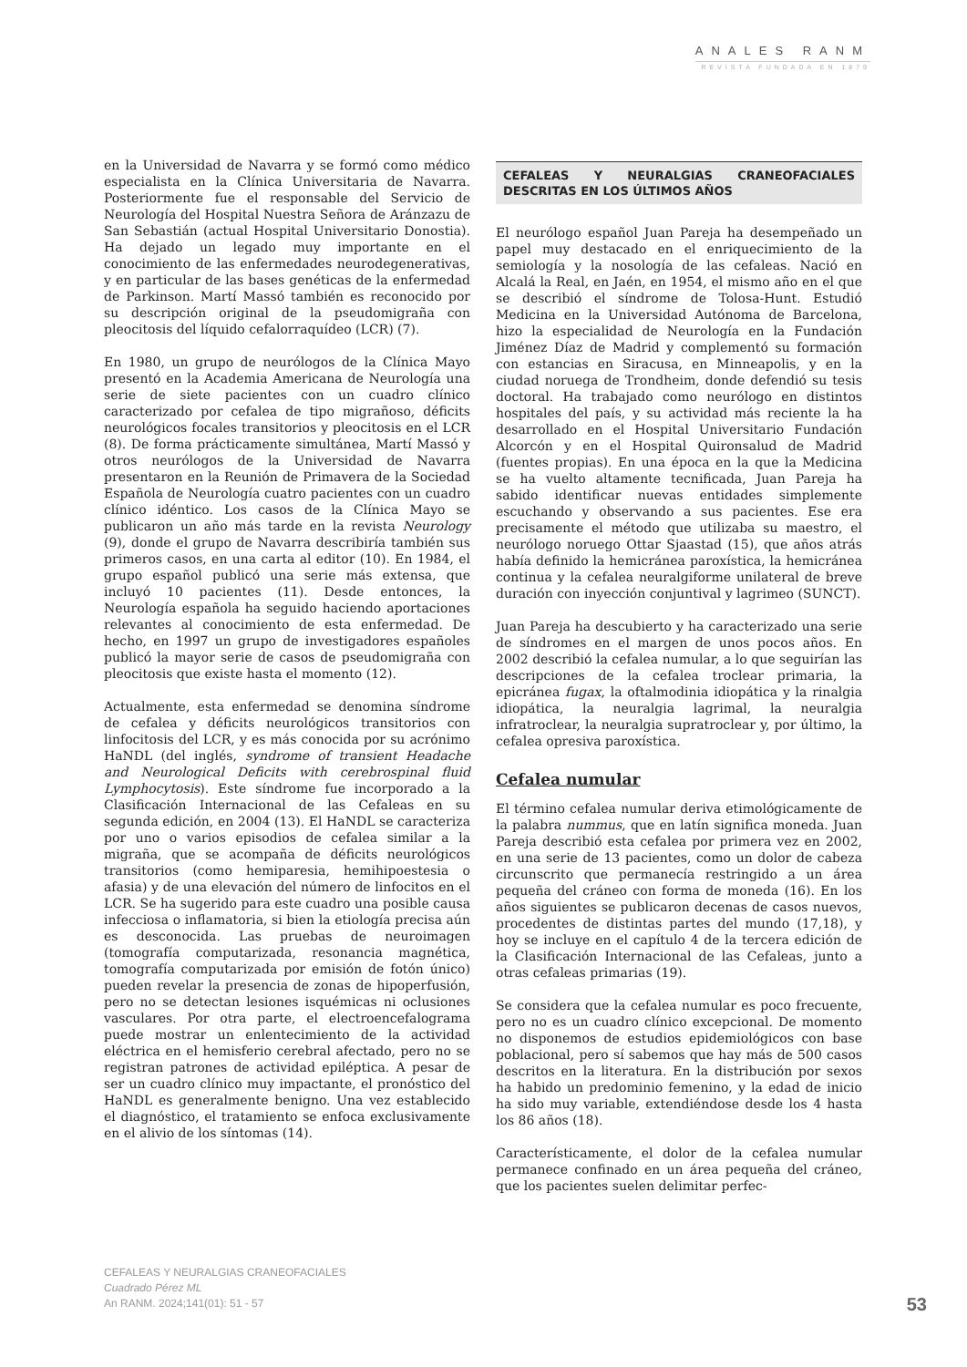ANALES RANM
REVISTA FUNDADA EN 1879
en la Universidad de Navarra y se formó como médico especialista en la Clínica Universitaria de Navarra. Posteriormente fue el responsable del Servicio de Neurología del Hospital Nuestra Señora de Aránzazu de San Sebastián (actual Hospital Universitario Donostia). Ha dejado un legado muy importante en el conocimiento de las enfermedades neurodegenerativas, y en particular de las bases genéticas de la enfermedad de Parkinson. Martí Massó también es reconocido por su descripción original de la pseudomigraña con pleocitosis del líquido cefalorraquídeo (LCR) (7).
En 1980, un grupo de neurólogos de la Clínica Mayo presentó en la Academia Americana de Neurología una serie de siete pacientes con un cuadro clínico caracterizado por cefalea de tipo migrañoso, déficits neurológicos focales transitorios y pleocitosis en el LCR (8). De forma prácticamente simultánea, Martí Massó y otros neurólogos de la Universidad de Navarra presentaron en la Reunión de Primavera de la Sociedad Española de Neurología cuatro pacientes con un cuadro clínico idéntico. Los casos de la Clínica Mayo se publicaron un año más tarde en la revista Neurology (9), donde el grupo de Navarra describiría también sus primeros casos, en una carta al editor (10). En 1984, el grupo español publicó una serie más extensa, que incluyó 10 pacientes (11). Desde entonces, la Neurología española ha seguido haciendo aportaciones relevantes al conocimiento de esta enfermedad. De hecho, en 1997 un grupo de investigadores españoles publicó la mayor serie de casos de pseudomigraña con pleocitosis que existe hasta el momento (12).
Actualmente, esta enfermedad se denomina síndrome de cefalea y déficits neurológicos transitorios con linfocitosis del LCR, y es más conocida por su acrónimo HaNDL (del inglés, syndrome of transient Headache and Neurological Deficits with cerebrospinal fluid Lymphocytosis). Este síndrome fue incorporado a la Clasificación Internacional de las Cefaleas en su segunda edición, en 2004 (13). El HaNDL se caracteriza por uno o varios episodios de cefalea similar a la migraña, que se acompaña de déficits neurológicos transitorios (como hemiparesia, hemihipoestesia o afasia) y de una elevación del número de linfocitos en el LCR. Se ha sugerido para este cuadro una posible causa infecciosa o inflamatoria, si bien la etiología precisa aún es desconocida. Las pruebas de neuroimagen (tomografía computarizada, resonancia magnética, tomografía computarizada por emisión de fotón único) pueden revelar la presencia de zonas de hipoperfusión, pero no se detectan lesiones isquémicas ni oclusiones vasculares. Por otra parte, el electroencefalograma puede mostrar un enlentecimiento de la actividad eléctrica en el hemisferio cerebral afectado, pero no se registran patrones de actividad epiléptica. A pesar de ser un cuadro clínico muy impactante, el pronóstico del HaNDL es generalmente benigno. Una vez establecido el diagnóstico, el tratamiento se enfoca exclusivamente en el alivio de los síntomas (14).
CEFALEAS Y NEURALGIAS CRANEOFACIALES DESCRITAS EN LOS ÚLTIMOS AÑOS
El neurólogo español Juan Pareja ha desempeñado un papel muy destacado en el enriquecimiento de la semiología y la nosología de las cefaleas. Nació en Alcalá la Real, en Jaén, en 1954, el mismo año en el que se describió el síndrome de Tolosa-Hunt. Estudió Medicina en la Universidad Autónoma de Barcelona, hizo la especialidad de Neurología en la Fundación Jiménez Díaz de Madrid y complementó su formación con estancias en Siracusa, en Minneapolis, y en la ciudad noruega de Trondheim, donde defendió su tesis doctoral. Ha trabajado como neurólogo en distintos hospitales del país, y su actividad más reciente la ha desarrollado en el Hospital Universitario Fundación Alcorcón y en el Hospital Quironsalud de Madrid (fuentes propias). En una época en la que la Medicina se ha vuelto altamente tecnificada, Juan Pareja ha sabido identificar nuevas entidades simplemente escuchando y observando a sus pacientes. Ese era precisamente el método que utilizaba su maestro, el neurólogo noruego Ottar Sjaastad (15), que años atrás había definido la hemicránea paroxística, la hemicránea continua y la cefalea neuralgiforme unilateral de breve duración con inyección conjuntival y lagrimeo (SUNCT).
Juan Pareja ha descubierto y ha caracterizado una serie de síndromes en el margen de unos pocos años. En 2002 describió la cefalea numular, a lo que seguirían las descripciones de la cefalea troclear primaria, la epicránea fugax, la oftalmodinia idiopática y la rinalgia idiopática, la neuralgia lagrimal, la neuralgia infratroclear, la neuralgia supratroclear y, por último, la cefalea opresiva paroxística.
Cefalea numular
El término cefalea numular deriva etimológicamente de la palabra nummus, que en latín significa moneda. Juan Pareja describió esta cefalea por primera vez en 2002, en una serie de 13 pacientes, como un dolor de cabeza circunscrito que permanecía restringido a un área pequeña del cráneo con forma de moneda (16). En los años siguientes se publicaron decenas de casos nuevos, procedentes de distintas partes del mundo (17,18), y hoy se incluye en el capítulo 4 de la tercera edición de la Clasificación Internacional de las Cefaleas, junto a otras cefaleas primarias (19).
Se considera que la cefalea numular es poco frecuente, pero no es un cuadro clínico excepcional. De momento no disponemos de estudios epidemiológicos con base poblacional, pero sí sabemos que hay más de 500 casos descritos en la literatura. En la distribución por sexos ha habido un predominio femenino, y la edad de inicio ha sido muy variable, extendiéndose desde los 4 hasta los 86 años (18).
Característicamente, el dolor de la cefalea numular permanece confinado en un área pequeña del cráneo, que los pacientes suelen delimitar perfec-
CEFALEAS Y NEURALGIAS CRANEOFACIALES
Cuadrado Pérez ML
An RANM. 2024;141(01): 51 - 57
53